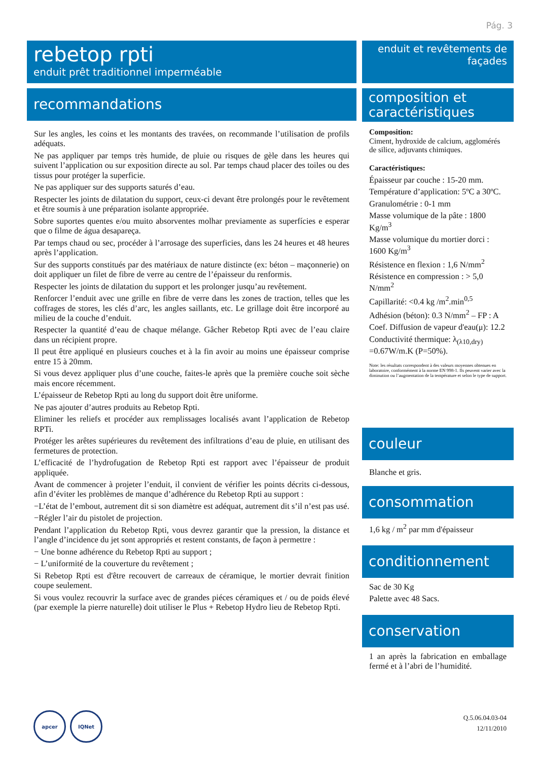Pág. 3
rebetop rpti
enduit prêt traditionnel imperméable
recommandations
Sur les angles, les coins et les montants des travées, on recommande l’utilisation de profils adéquats.
Ne pas appliquer par temps très humide, de pluie ou risques de gèle dans les heures qui suivent l’application ou sur exposition directe au sol. Par temps chaud placer des toiles ou des tissus pour protéger la superficie.
Ne pas appliquer sur des supports saturés d’eau.
Respecter les joints de dilatation du support, ceux-ci devant être prolongés pour le revêtement et être soumis à une préparation isolante appropriée.
Sobre suportes quentes e/ou muito absorventes molhar previamente as superfícies e esperar que o filme de água desapareça.
Par temps chaud ou sec, procéder à l’arrosage des superficies, dans les 24 heures et 48 heures après l’application.
Sur des supports constitués par des matériaux de nature distincte (ex: béton – maçonnerie) on doit appliquer un filet de fibre de verre au centre de l’épaisseur du renformis.
Respecter les joints de dilatation du support et les prolonger jusqu’au revêtement.
Renforcer l’enduit avec une grille en fibre de verre dans les zones de traction, telles que les coffrages de stores, les clés d’arc, les angles saillants, etc. Le grillage doit être incorporé au milieu de la couche d’enduit.
Respecter la quantité d’eau de chaque mélange. Gâcher Rebetop Rpti avec de l’eau claire dans un récipient propre.
Il peut être appliqué en plusieurs couches et à la fin avoir au moins une épaisseur comprise entre 15 à 20mm.
Si vous devez appliquer plus d’une couche, faites-le après que la première couche soit sèche mais encore récemment.
L’épaisseur de Rebetop Rpti au long du support doit être uniforme.
Ne pas ajouter d’autres produits au Rebetop Rpti.
Eliminer les reliefs et procéder aux remplissages localisés avant l’application de Rebetop RPTi.
Protéger les arêtes supérieures du revêtement des infiltrations d’eau de pluie, en utilisant des fermetures de protection.
L’efficacité de l’hydrofugation de Rebetop Rpti est rapport avec l’épaisseur de produit appliquée.
Avant de commencer à projeter l’enduit, il convient de vérifier les points décrits ci-dessous, afin d’éviter les problèmes de manque d’adhérence du Rebetop Rpti au support :
−L’état de l’embout, autrement dit si son diamètre est adéquat, autrement dit s’il n’est pas usé.
−Régler l’air du pistolet de projection.
Pendant l’application du Rebetop Rpti, vous devrez garantir que la pression, la distance et l’angle d’incidence du jet sont appropriés et restent constants, de façon à permettre :
− Une bonne adhérence du Rebetop Rpti au support ;
− L’uniformité de la couverture du revêtement ;
Si Rebetop Rpti est d'être recouvert de carreaux de céramique, le mortier devrait finition coupe seulement.
Si vous voulez recouvrir la surface avec de grandes piéces céramiques et / ou de poids élevé (par exemple la pierre naturelle) doit utiliser le Plus + Rebetop Hydro lieu de Rebetop Rpti.
enduit et revêtements de façades
composition et caractéristiques
Composition:
Ciment, hydroxide de calcium, agglomérés de silice, adjuvants chimiques.
Caractéristiques:
Épaisseur par couche : 15-20 mm.
Température d’application: 5ºC a 30ºC.
Granulométrie : 0-1 mm
Masse volumique de la pâte : 1800 Kg/m<sup>3</sup>
Masse volumique du mortier dorci : 1600 Kg/m<sup>3</sup>
Résistence en flexion : 1,6 N/mm<sup>2</sup>
Résistence en compression : > 5,0 N/mm<sup>2</sup>
Capillarité: <0.4 kg /m<sup>2</sup>.min<sup>0,5</sup>
Adhésion (béton): 0.3 N/mm<sup>2</sup> – FP : A
Coef. Diffusion de vapeur d'eau(μ): 12.2
Conductivité thermique: λ<sub>(λ10,dry)</sub> =0.67W/m.K (P=50%).
Note: les résultats correspondent à des valeurs moyennes obtenues en laboratoire, conformément à la norme EN 998-1. Ils peuvent varier avec la diminution ou l’augmentation de la température et selon le type de support.
couleur
Blanche et gris.
consommation
1,6 kg / m<sup>2</sup> par mm d'épaisseur
conditionnement
Sac de 30 Kg
Palette avec 48 Sacs.
conservation
1 an après la fabrication en emballage fermé et à l’abri de l’humidité.
apcer IQNet
Q.5.06.04.03-04
12/11/2010